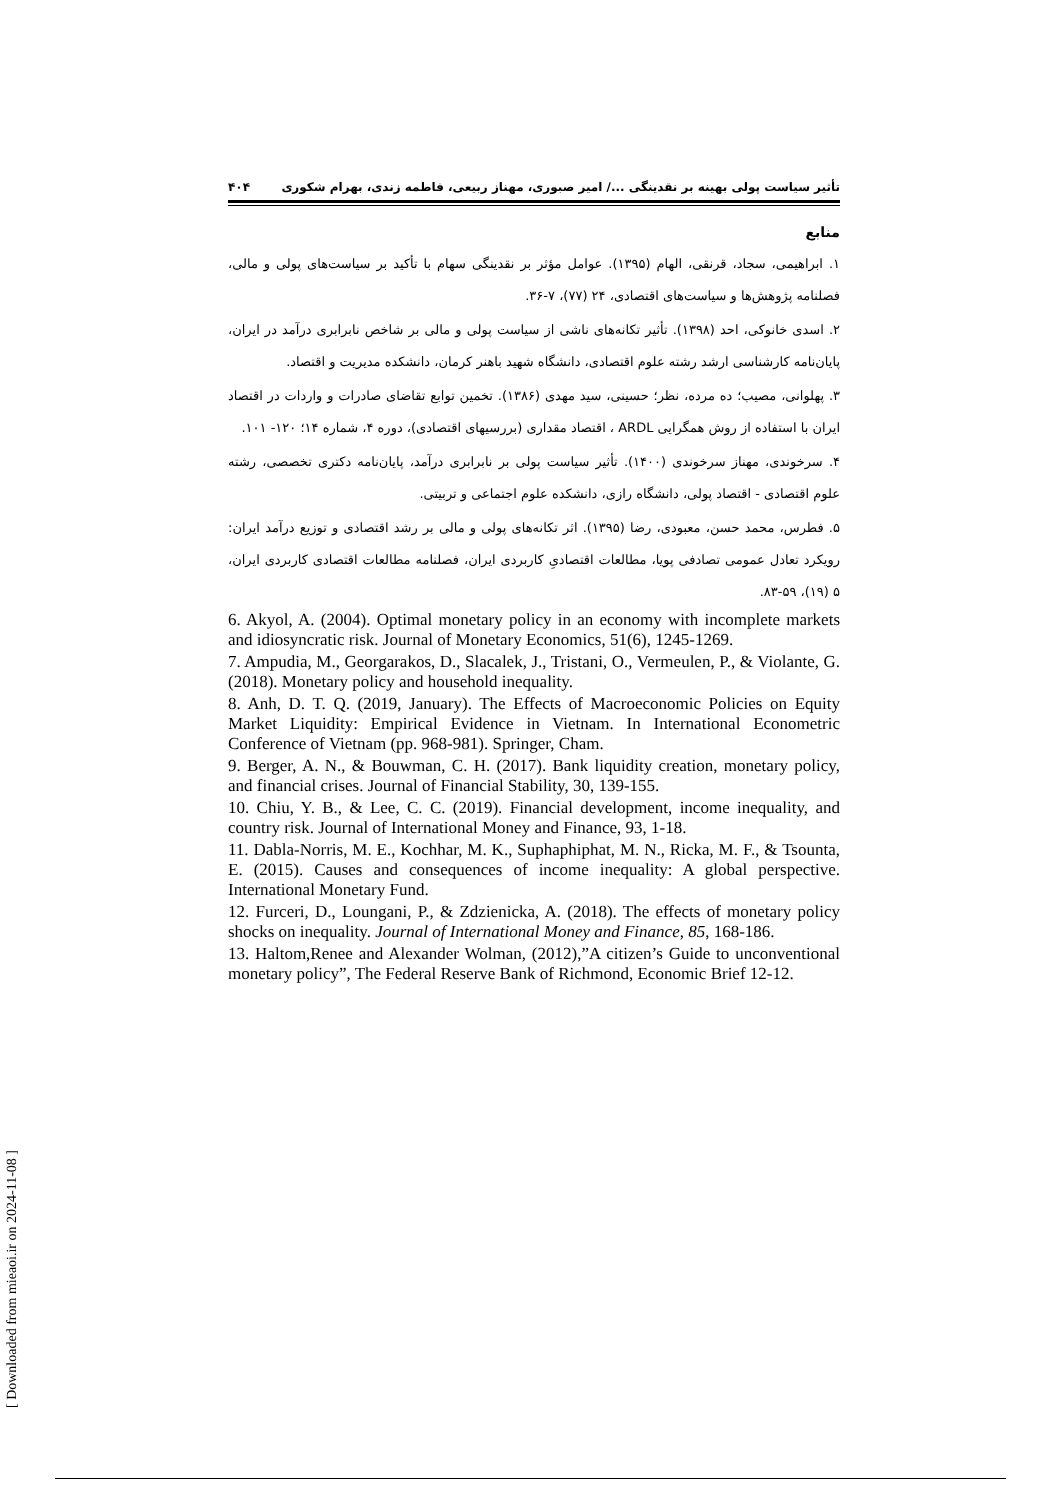تأثیر سیاست پولی بهینه بر نقدینگی .../ امیر صبوری، مهناز ربیعی، فاطمه زندی، بهرام شکوری ۴۰۴
منابع
۱. ابراهیمی، سجاد، قرنقی، الهام (۱۳۹۵). عوامل مؤثر بر نقدینگی سهام با تأکید بر سیاست‌های پولی و مالی، فصلنامه پژوهش‌ها و سیاست‌های اقتصادی، ۲۴ (۷۷)، ۷-۳۶.
۲. اسدی خانوکی، احد (۱۳۹۸). تأثیر تکانه‌های ناشی از سیاست پولی و مالی بر شاخص نابرابری درآمد در ایران، پایان‌نامه کارشناسی ارشد رشته علوم اقتصادی، دانشگاه شهید باهنر کرمان، دانشکده مدیریت و اقتصاد.
۳. پهلوانی، مصیب؛ ده مرده، نظر؛ حسینی، سید مهدی (۱۳۸۶). تخمین توابع تقاضای صادرات و واردات در اقتصاد ایران با استفاده از روش همگرایی ARDL ، اقتصاد مقداری (بررسیهای اقتصادی)، دوره ۴، شماره ۱۴؛ ۱۲۰- ۱۰۱.
۴. سرخوندی، مهناز سرخوندی (۱۴۰۰). تأثیر سیاست پولی بر نابرابری درآمد، پایان‌نامه دکتری تخصصی، رشته علوم اقتصادی - اقتصاد پولی، دانشگاه رازی، دانشکده علوم اجتماعی و تربیتی.
۵. فطرس، محمد حسن، معبودی، رضا (۱۳۹۵). اثر تکانه‌های پولی و مالی بر رشد اقتصادی و توزیع درآمد ایران: رویکرد تعادل عمومی تصادفی پویا، مطالعات اقتصادیِ کاربردی ایران، فصلنامه مطالعات اقتصادی کاربردی ایران، ۵ (۱۹)، ۵۹-۸۳.
6. Akyol, A. (2004). Optimal monetary policy in an economy with incomplete markets and idiosyncratic risk. Journal of Monetary Economics, 51(6), 1245-1269.
7. Ampudia, M., Georgarakos, D., Slacalek, J., Tristani, O., Vermeulen, P., & Violante, G. (2018). Monetary policy and household inequality.
8. Anh, D. T. Q. (2019, January). The Effects of Macroeconomic Policies on Equity Market Liquidity: Empirical Evidence in Vietnam. In International Econometric Conference of Vietnam (pp. 968-981). Springer, Cham.
9. Berger, A. N., & Bouwman, C. H. (2017). Bank liquidity creation, monetary policy, and financial crises. Journal of Financial Stability, 30, 139-155.
10. Chiu, Y. B., & Lee, C. C. (2019). Financial development, income inequality, and country risk. Journal of International Money and Finance, 93, 1-18.
11. Dabla-Norris, M. E., Kochhar, M. K., Suphaphiphat, M. N., Ricka, M. F., & Tsounta, E. (2015). Causes and consequences of income inequality: A global perspective. International Monetary Fund.
12. Furceri, D., Loungani, P., & Zdzienicka, A. (2018). The effects of monetary policy shocks on inequality. Journal of International Money and Finance, 85, 168-186.
13. Haltom,Renee and Alexander Wolman, (2012),”A citizen’s Guide to unconventional monetary policy”, The Federal Reserve Bank of Richmond, Economic Brief 12-12.
[ Downloaded from mieaoi.ir on 2024-11-08 ]